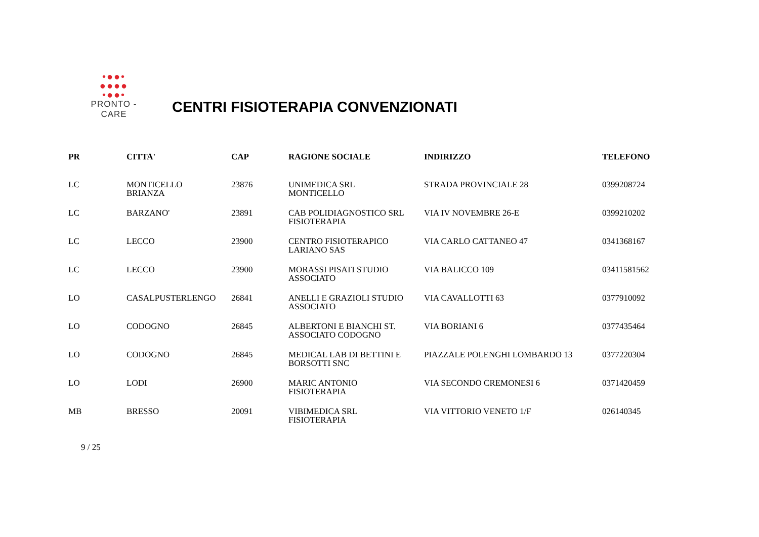•●●•
●●●●
•●●•
PRONTO - CARE
CENTRI FISIOTERAPIA CONVENZIONATI
| PR | CITTA' | CAP | RAGIONE SOCIALE | INDIRIZZO | TELEFONO |
| --- | --- | --- | --- | --- | --- |
| LC | MONTICELLO BRIANZA | 23876 | UNIMEDICA SRL MONTICELLO | STRADA PROVINCIALE 28 | 0399208724 |
| LC | BARZANO' | 23891 | CAB POLIDIAGNOSTICO SRL FISIOTERAPIA | VIA IV NOVEMBRE 26-E | 0399210202 |
| LC | LECCO | 23900 | CENTRO FISIOTERAPICO LARIANO SAS | VIA CARLO CATTANEO 47 | 0341368167 |
| LC | LECCO | 23900 | MORASSI PISATI STUDIO ASSOCIATO | VIA BALICCO 109 | 03411581562 |
| LO | CASALPUSTERLENGO | 26841 | ANELLI E GRAZIOLI STUDIO ASSOCIATO | VIA CAVALLOTTI 63 | 0377910092 |
| LO | CODOGNO | 26845 | ALBERTONI E BIANCHI ST. ASSOCIATO CODOGNO | VIA BORIANI 6 | 0377435464 |
| LO | CODOGNO | 26845 | MEDICAL LAB DI BETTINI E BORSOTTI SNC | PIAZZALE POLENGHI LOMBARDO 13 | 0377220304 |
| LO | LODI | 26900 | MARIC ANTONIO FISIOTERAPIA | VIA SECONDO CREMONESI 6 | 0371420459 |
| MB | BRESSO | 20091 | VIBIMEDICA SRL FISIOTERAPIA | VIA VITTORIO VENETO 1/F | 026140345 |
9 / 25